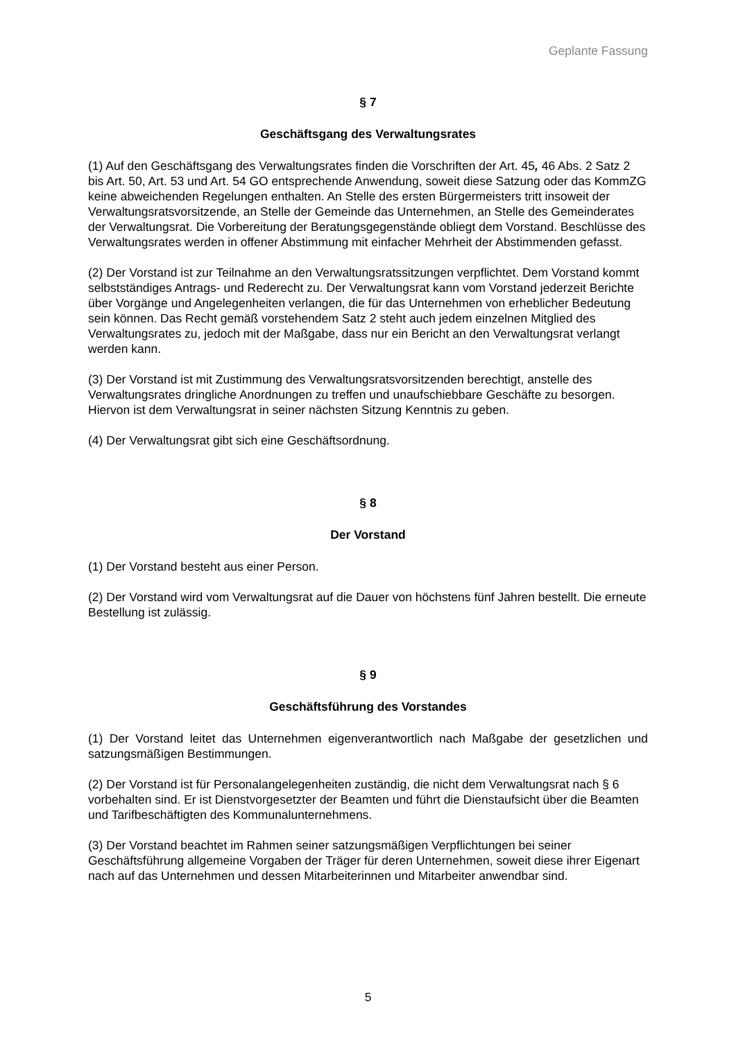Geplante Fassung
§ 7
Geschäftsgang des Verwaltungsrates
(1) Auf den Geschäftsgang des Verwaltungsrates finden die Vorschriften der Art. 45, 46 Abs. 2 Satz 2 bis Art. 50, Art. 53 und Art. 54 GO entsprechende Anwendung, soweit diese Satzung oder das KommZG keine abweichenden Regelungen enthalten. An Stelle des ersten Bürgermeisters tritt insoweit der Verwaltungsratsvorsitzende, an Stelle der Gemeinde das Unternehmen, an Stelle des Gemeinderates der Verwaltungsrat. Die Vorbereitung der Beratungsgegenstände obliegt dem Vorstand. Beschlüsse des Verwaltungsrates werden in offener Abstimmung mit einfacher Mehrheit der Abstimmenden gefasst.
(2) Der Vorstand ist zur Teilnahme an den Verwaltungsratssitzungen verpflichtet. Dem Vorstand kommt selbstständiges Antrags- und Rederecht zu. Der Verwaltungsrat kann vom Vorstand jederzeit Berichte über Vorgänge und Angelegenheiten verlangen, die für das Unternehmen von erheblicher Bedeutung sein können. Das Recht gemäß vorstehendem Satz 2 steht auch jedem einzelnen Mitglied des Verwaltungsrates zu, jedoch mit der Maßgabe, dass nur ein Bericht an den Verwaltungsrat verlangt werden kann.
(3) Der Vorstand ist mit Zustimmung des Verwaltungsratsvorsitzenden berechtigt, anstelle des Verwaltungsrates dringliche Anordnungen zu treffen und unaufschiebbare Geschäfte zu besorgen. Hiervon ist dem Verwaltungsrat in seiner nächsten Sitzung Kenntnis zu geben.
(4) Der Verwaltungsrat gibt sich eine Geschäftsordnung.
§ 8
Der Vorstand
(1) Der Vorstand besteht aus einer Person.
(2) Der Vorstand wird vom Verwaltungsrat auf die Dauer von höchstens fünf Jahren bestellt. Die erneute Bestellung ist zulässig.
§ 9
Geschäftsführung des Vorstandes
(1) Der Vorstand leitet das Unternehmen eigenverantwortlich nach Maßgabe der gesetzlichen und satzungsmäßigen Bestimmungen.
(2) Der Vorstand ist für Personalangelegenheiten zuständig, die nicht dem Verwaltungsrat nach § 6 vorbehalten sind. Er ist Dienstvorgesetzter der Beamten und führt die Dienstaufsicht über die Beamten und Tarifbeschäftigten des Kommunalunternehmens.
(3) Der Vorstand beachtet im Rahmen seiner satzungsmäßigen Verpflichtungen bei seiner Geschäftsführung allgemeine Vorgaben der Träger für deren Unternehmen, soweit diese ihrer Eigenart nach auf das Unternehmen und dessen Mitarbeiterinnen und Mitarbeiter anwendbar sind.
5